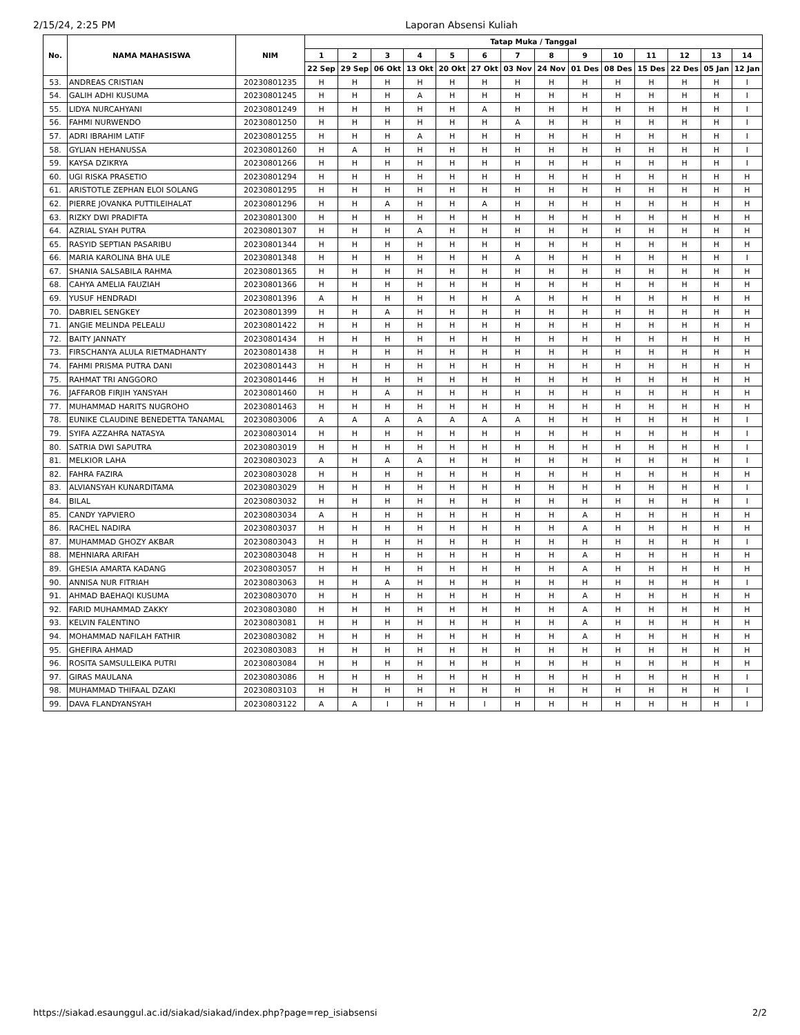2/15/24, 2:25 PM Laporan Absensi Kuliah
| No. | NAMA MAHASISWA | NIM | Tatap Muka / Tanggal | | | | | | | | | | | | | |
| --- | --- | --- | --- | --- | --- | --- | --- | --- | --- | --- | --- | --- | --- | --- | --- | --- |
| | | | 1 | 2 | 3 | 4 | 5 | 6 | 7 | 8 | 9 | 10 | 11 | 12 | 13 | 14 |
| | | | 22 Sep | 29 Sep | 06 Okt | 13 Okt | 20 Okt | 27 Okt | 03 Nov | 24 Nov | 01 Des | 08 Des | 15 Des | 22 Des | 05 Jan | 12 Jan |
| 53. | ANDREAS CRISTIAN | 20230801235 | H | H | H | H | H | H | H | H | H | H | H | H | H | I |
| 54. | GALIH ADHI KUSUMA | 20230801245 | H | H | H | A | H | H | H | H | H | H | H | H | H | I |
| 55. | LIDYA NURCAHYANI | 20230801249 | H | H | H | H | H | A | H | H | H | H | H | H | H | I |
| 56. | FAHMI NURWENDO | 20230801250 | H | H | H | H | H | H | A | H | H | H | H | H | H | I |
| 57. | ADRI IBRAHIM LATIF | 20230801255 | H | H | H | A | H | H | H | H | H | H | H | H | H | I |
| 58. | GYLIAN HEHANUSSA | 20230801260 | H | A | H | H | H | H | H | H | H | H | H | H | H | I |
| 59. | KAYSA DZIKRYA | 20230801266 | H | H | H | H | H | H | H | H | H | H | H | H | H | I |
| 60. | UGI RISKA PRASETIO | 20230801294 | H | H | H | H | H | H | H | H | H | H | H | H | H | H |
| 61. | ARISTOTLE ZEPHAN ELOI SOLANG | 20230801295 | H | H | H | H | H | H | H | H | H | H | H | H | H | H |
| 62. | PIERRE JOVANKA PUTTILEIHALAT | 20230801296 | H | H | A | H | H | A | H | H | H | H | H | H | H | H |
| 63. | RIZKY DWI PRADIFTA | 20230801300 | H | H | H | H | H | H | H | H | H | H | H | H | H | H |
| 64. | AZRIAL SYAH PUTRA | 20230801307 | H | H | H | A | H | H | H | H | H | H | H | H | H | H |
| 65. | RASYID SEPTIAN PASARIBU | 20230801344 | H | H | H | H | H | H | H | H | H | H | H | H | H | H |
| 66. | MARIA KAROLINA BHA ULE | 20230801348 | H | H | H | H | H | H | A | H | H | H | H | H | H | I |
| 67. | SHANIA SALSABILA RAHMA | 20230801365 | H | H | H | H | H | H | H | H | H | H | H | H | H | H |
| 68. | CAHYA AMELIA FAUZIAH | 20230801366 | H | H | H | H | H | H | H | H | H | H | H | H | H | H |
| 69. | YUSUF HENDRADI | 20230801396 | A | H | H | H | H | H | A | H | H | H | H | H | H | H |
| 70. | DABRIEL SENGKEY | 20230801399 | H | H | A | H | H | H | H | H | H | H | H | H | H | H |
| 71. | ANGIE MELINDA PELEALU | 20230801422 | H | H | H | H | H | H | H | H | H | H | H | H | H | H |
| 72. | BAITY JANNATY | 20230801434 | H | H | H | H | H | H | H | H | H | H | H | H | H | H |
| 73. | FIRSCHANYA ALULA RIETMADHANTY | 20230801438 | H | H | H | H | H | H | H | H | H | H | H | H | H | H |
| 74. | FAHMI PRISMA PUTRA DANI | 20230801443 | H | H | H | H | H | H | H | H | H | H | H | H | H | H |
| 75. | RAHMAT TRI ANGGORO | 20230801446 | H | H | H | H | H | H | H | H | H | H | H | H | H | H |
| 76. | JAFFAROB FIRJIH YANSYAH | 20230801460 | H | H | A | H | H | H | H | H | H | H | H | H | H | H |
| 77. | MUHAMMAD HARITS NUGROHO | 20230801463 | H | H | H | H | H | H | H | H | H | H | H | H | H | H |
| 78. | EUNIKE CLAUDINE BENEDETTA TANAMAL | 20230803006 | A | A | A | A | A | A | A | H | H | H | H | H | H | I |
| 79. | SYIFA AZZAHRA NATASYA | 20230803014 | H | H | H | H | H | H | H | H | H | H | H | H | H | I |
| 80. | SATRIA DWI SAPUTRA | 20230803019 | H | H | H | H | H | H | H | H | H | H | H | H | H | I |
| 81. | MELKIOR LAHA | 20230803023 | A | H | A | A | H | H | H | H | H | H | H | H | H | I |
| 82. | FAHRA FAZIRA | 20230803028 | H | H | H | H | H | H | H | H | H | H | H | H | H | H |
| 83. | ALVIANSYAH KUNARDITAMA | 20230803029 | H | H | H | H | H | H | H | H | H | H | H | H | H | I |
| 84. | BILAL | 20230803032 | H | H | H | H | H | H | H | H | H | H | H | H | H | I |
| 85. | CANDY YAPVIERO | 20230803034 | A | H | H | H | H | H | H | H | A | H | H | H | H | H |
| 86. | RACHEL NADIRA | 20230803037 | H | H | H | H | H | H | H | H | A | H | H | H | H | H |
| 87. | MUHAMMAD GHOZY AKBAR | 20230803043 | H | H | H | H | H | H | H | H | H | H | H | H | H | I |
| 88. | MEHNIARA ARIFAH | 20230803048 | H | H | H | H | H | H | H | H | A | H | H | H | H | H |
| 89. | GHESIA AMARTA KADANG | 20230803057 | H | H | H | H | H | H | H | H | A | H | H | H | H | H |
| 90. | ANNISA NUR FITRIAH | 20230803063 | H | H | A | H | H | H | H | H | H | H | H | H | H | I |
| 91. | AHMAD BAEHAQI KUSUMA | 20230803070 | H | H | H | H | H | H | H | H | A | H | H | H | H | H |
| 92. | FARID MUHAMMAD ZAKKY | 20230803080 | H | H | H | H | H | H | H | H | A | H | H | H | H | H |
| 93. | KELVIN FALENTINO | 20230803081 | H | H | H | H | H | H | H | H | A | H | H | H | H | H |
| 94. | MOHAMMAD NAFILAH FATHIR | 20230803082 | H | H | H | H | H | H | H | H | A | H | H | H | H | H |
| 95. | GHEFIRA AHMAD | 20230803083 | H | H | H | H | H | H | H | H | H | H | H | H | H | H |
| 96. | ROSITA SAMSULLEIKA PUTRI | 20230803084 | H | H | H | H | H | H | H | H | H | H | H | H | H | H |
| 97. | GIRAS MAULANA | 20230803086 | H | H | H | H | H | H | H | H | H | H | H | H | H | I |
| 98. | MUHAMMAD THIFAAL DZAKI | 20230803103 | H | H | H | H | H | H | H | H | H | H | H | H | H | I |
| 99. | DAVA FLANDYANSYAH | 20230803122 | A | A | I | H | H | I | H | H | H | H | H | H | H | I |
https://siakad.esaunggul.ac.id/siakad/siakad/index.php?page=rep_isiabsensi 2/2